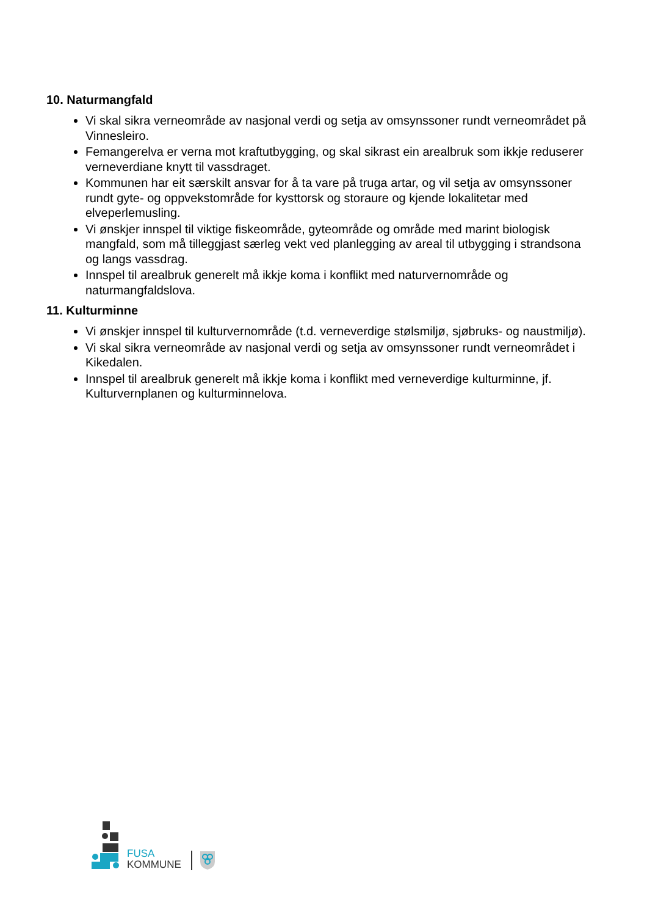10. Naturmangfald
Vi skal sikra verneområde av nasjonal verdi og setja av omsynssoner rundt verneområdet på Vinnesleiro.
Femangerelva er verna mot kraftutbygging, og skal sikrast ein arealbruk som ikkje reduserer verneverdiane knytt til vassdraget.
Kommunen har eit særskilt ansvar for å ta vare på truga artar, og vil setja av omsynssoner rundt gyte- og oppvekstområde for kysttorsk og storaure og kjende lokalitetar med elveperlemusling.
Vi ønskjer innspel til viktige fiskeområde, gyteområde og område med marint biologisk mangfald, som må tilleggjast særleg vekt ved planlegging av areal til utbygging i strandsona og langs vassdrag.
Innspel til arealbruk generelt må ikkje koma i konflikt med naturvernområde og naturmangfaldslova.
11. Kulturminne
Vi ønskjer innspel til kulturvernområde (t.d. verneverdige stølsmiljø, sjøbruks- og naustmiljø).
Vi skal sikra verneområde av nasjonal verdi og setja av omsynssoner rundt verneområdet i Kikedalen.
Innspel til arealbruk generelt må ikkje koma i konflikt med verneverdige kulturminne, jf. Kulturvernplanen og kulturminnelova.
FUSA
KOMMUNE